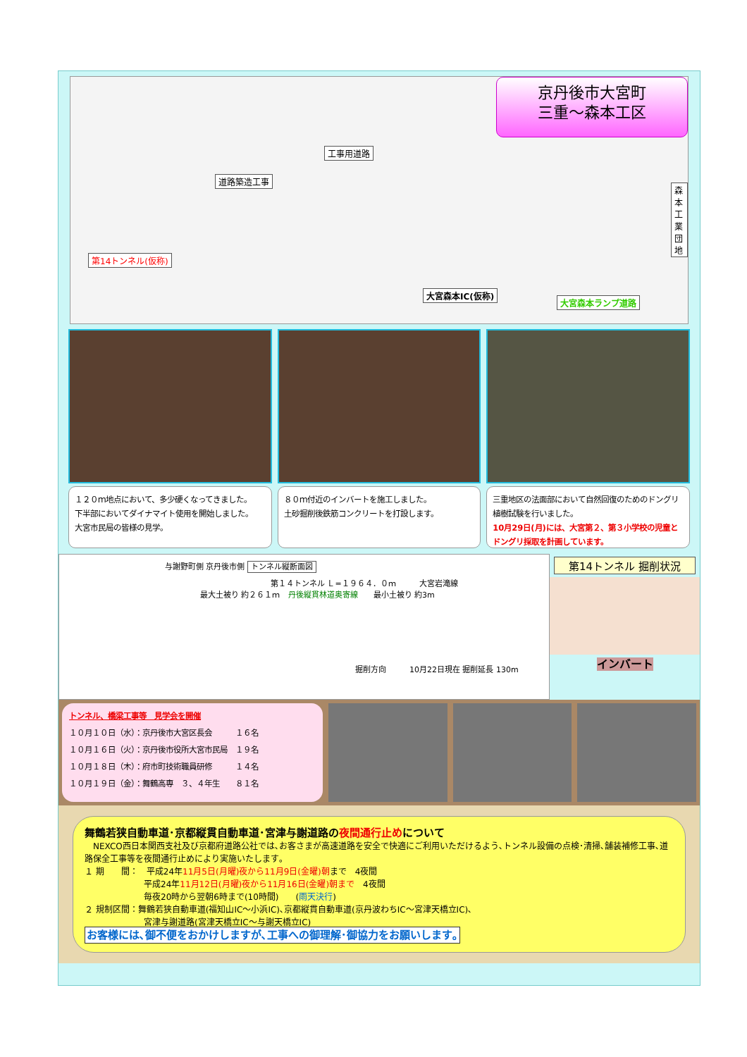京丹後市大宮町
三重～森本工区
工事用道路
道路築造工事
第14トンネル(仮称)
大宮森本IC(仮称)
大宮森本ランプ道路
森本工業団地
１２０ｍ地点において、多少硬くなってきました。
下半部においてダイナマイト使用を開始しました。
大宮市民局の皆様の見学。
８０ｍ付近のインバートを施工しました。
土砂掘削後鉄筋コンクリートを打設します。
三重地区の法面部において自然回復のためのドングリ植樹試験を行いました。
10月29日(月)には、大宮第２、第３小学校の児童とドングリ採取を計画しています。
与謝野町側 京丹後市側 トンネル縦断面図
第１４トンネル Ｌ=１９６４．０ｍ　　　大宮岩滝線
最大土被り 約２６１ｍ　丹後縦貫林道奥寄線　　最小土被り 約3m
掘削方向　　　10月22日現在 掘削延長 130m
第14トンネル 掘削状況
インバート
トンネル、橋梁工事等　見学会を開催
１０月１０日（水）：京丹後市大宮区長会　　　１６名
１０月１６日（火）：京丹後市役所大宮市民局　１９名
１０月１８日（木）：府市町技術職員研修　　　１４名
１０月１９日（金）：舞鶴高専　３、４年生　　８１名
舞鶴若狭自動車道･京都縦貫自動車道･宮津与謝道路の夜間通行止めについて
　NEXCO西日本関西支社及び京都府道路公社では､お客さまが高速道路を安全で快適にご利用いただけるよう､トンネル設備の点検･清掃､舗装補修工事､道路保全工事等を夜間通行止めにより実施いたします｡
１ 期　　間：　平成24年11月5日(月曜)夜から11月9日(金曜)朝まで　4夜間
　　　　　　　平成24年11月12日(月曜)夜から11月16日(金曜)朝まで　4夜間
　　　　　　　毎夜20時から翌朝6時まで(10時間)　　(雨天決行)
２ 規制区間：舞鶴若狭自動車道(福知山IC～小浜IC)､京都縦貫自動車道(京丹波わちIC～宮津天橋立IC)､
　　　　　　　宮津与謝道路(宮津天橋立IC～与謝天橋立IC)
お客様には､御不便をおかけしますが､工事への御理解･御協力をお願いします｡